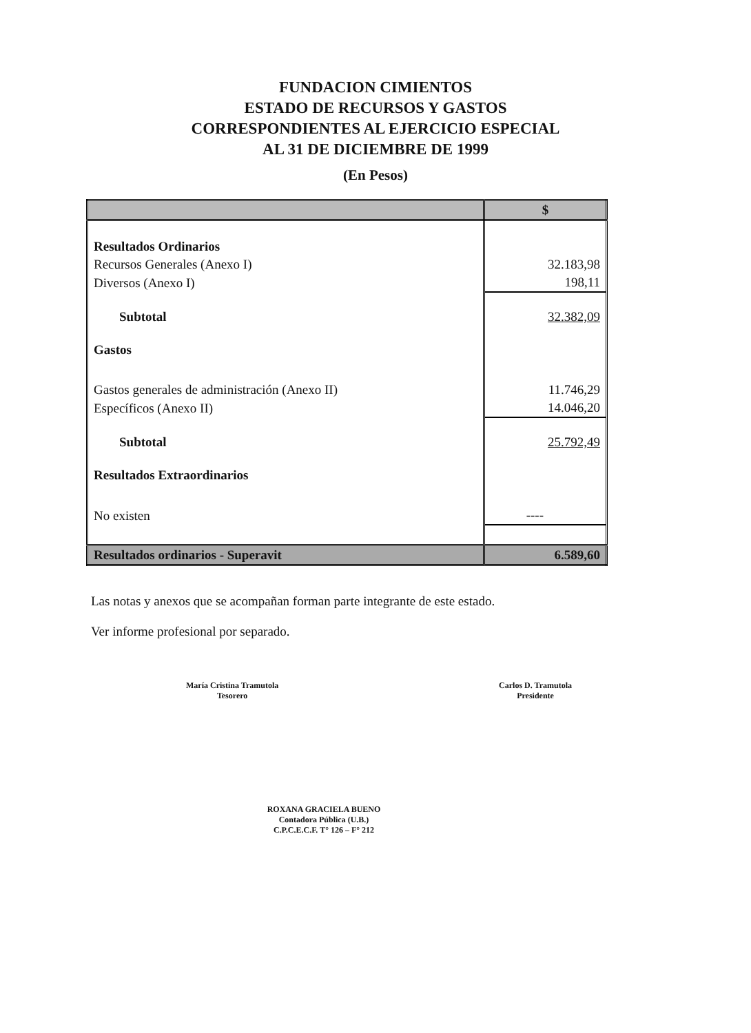FUNDACION CIMIENTOS
ESTADO DE RECURSOS Y GASTOS
CORRESPONDIENTES AL EJERCICIO ESPECIAL
AL 31 DE DICIEMBRE DE 1999
(En Pesos)
| | $ |
| --- | --- |
| Resultados Ordinarios | |
| Recursos Generales (Anexo I) | 32.183,98 |
| Diversos (Anexo I) | 198,11 |
| Subtotal | 32.382,09 |
| Gastos | |
| Gastos generales de administración (Anexo II) | 11.746,29 |
| Específicos (Anexo II) | 14.046,20 |
| Subtotal | 25.792,49 |
| Resultados Extraordinarios | |
| No existen | ---- |
| Resultados ordinarios - Superavit | 6.589,60 |
Las notas y anexos que se acompañan forman parte integrante de este estado.
Ver informe profesional por separado.
María Cristina Tramutola
Tesorero
Carlos D. Tramutola
Presidente
ROXANA GRACIELA BUENO
Contadora Pública (U.B.)
C.P.C.E.C.F. T° 126 – F° 212